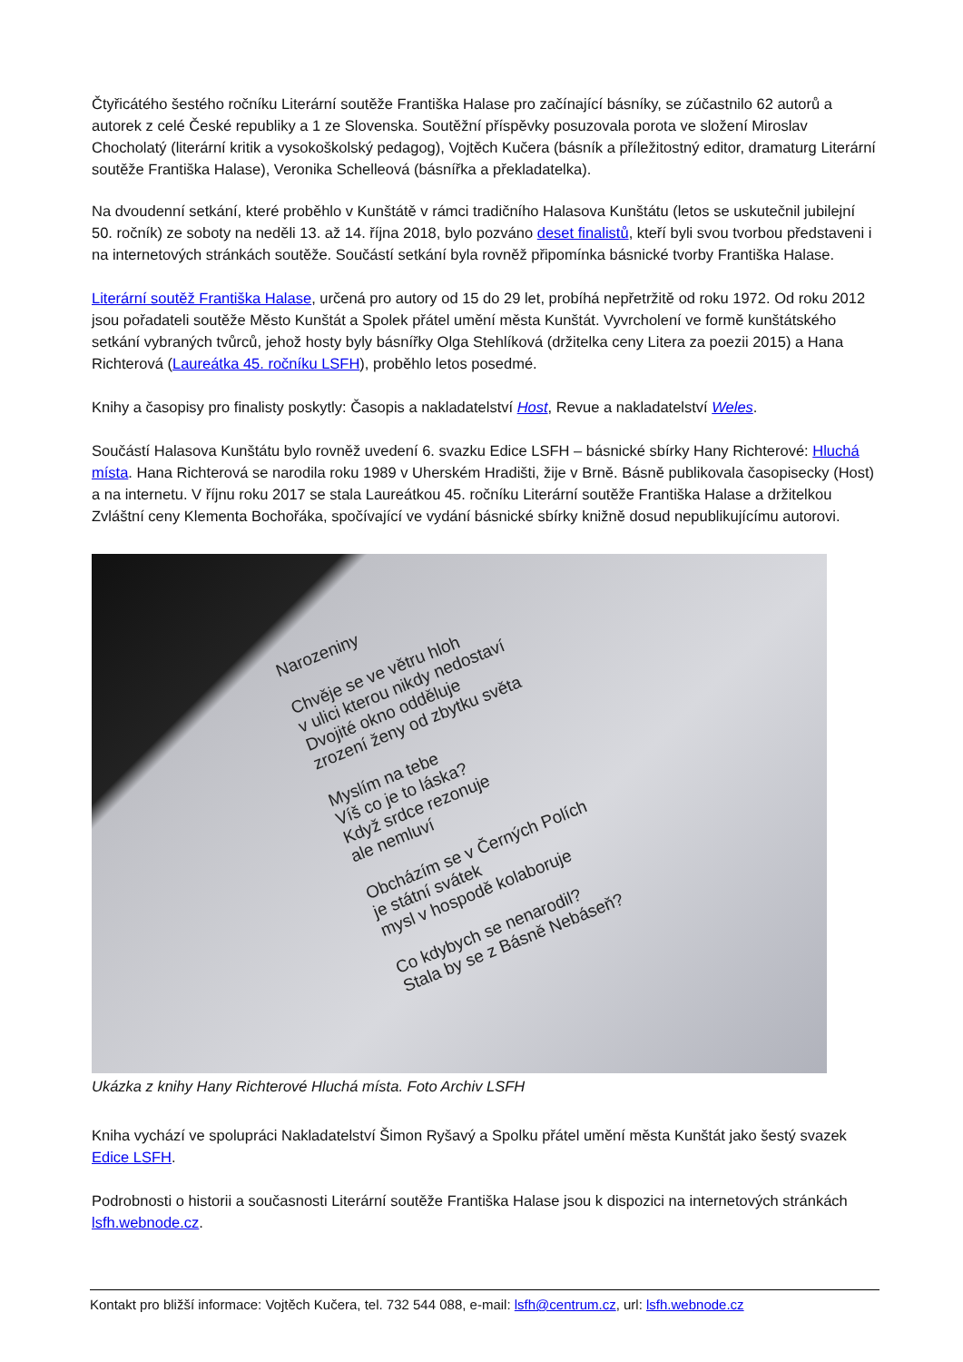Čtyřicátého šestého ročníku Literární soutěže Františka Halase pro začínající básníky, se zúčastnilo 62 autorů a autorek z celé České republiky a 1 ze Slovenska. Soutěžní příspěvky posuzovala porota ve složení Miroslav Chocholatý (literární kritik a vysokoškolský pedagog), Vojtěch Kučera (básník a příležitostný editor, dramaturg Literární soutěže Františka Halase), Veronika Schelleová (básnířka a překladatelka).
Na dvoudenní setkání, které proběhlo v Kunštátě v rámci tradičního Halasova Kunštátu (letos se uskutečnil jubilejní 50. ročník) ze soboty na neděli 13. až 14. října 2018, bylo pozváno deset finalistů, kteří byli svou tvorbou představeni i na internetových stránkách soutěže. Součástí setkání byla rovněž připomínka básnické tvorby Františka Halase.
Literární soutěž Františka Halase, určená pro autory od 15 do 29 let, probíhá nepřetržitě od roku 1972. Od roku 2012 jsou pořadateli soutěže Město Kunštát a Spolek přátel umění města Kunštát. Vyvrcholení ve formě kunštátského setkání vybraných tvůrců, jehož hosty byly básnířky Olga Stehlíková (držitelka ceny Litera za poezii 2015) a Hana Richterová (Laureátka 45. ročníku LSFH), proběhlo letos posedmé.
Knihy a časopisy pro finalisty poskytly: Časopis a nakladatelství Host, Revue a nakladatelství Weles.
Součástí Halasova Kunštátu bylo rovněž uvedení 6. svazku Edice LSFH – básnické sbírky Hany Richterové: Hluchá místa. Hana Richterová se narodila roku 1989 v Uherském Hradišti, žije v Brně. Básně publikovala časopisecky (Host) a na internetu. V říjnu roku 2017 se stala Laureátkou 45. ročníku Literární soutěže Františka Halase a držitelkou Zvláštní ceny Klementa Bochořáka, spočívající ve vydání básnické sbírky knižně dosud nepublikujícímu autorovi.
Narozeniny
Chvěje se ve větru hloh
v ulici kterou nikdy nedostaví
Dvojité okno odděluje
zrození ženy od zbytku světa
Myslím na tebe
Víš co je to láska?
Když srdce rezonuje
ale nemluví
Obcházím se v Černých Polích
je státní svátek
mysl v hospodě kolaboruje
Co kdybych se nenarodil?
Stala by se z Básně Nebáseň?
Ukázka z knihy Hany Richterové Hluchá místa. Foto Archiv LSFH
Kniha vychází ve spolupráci Nakladatelství Šimon Ryšavý a Spolku přátel umění města Kunštát jako šestý svazek Edice LSFH.
Podrobnosti o historii a současnosti Literární soutěže Františka Halase jsou k dispozici na internetových stránkách lsfh.webnode.cz.
Kontakt pro bližší informace: Vojtěch Kučera, tel. 732 544 088, e-mail: lsfh@centrum.cz, url: lsfh.webnode.cz